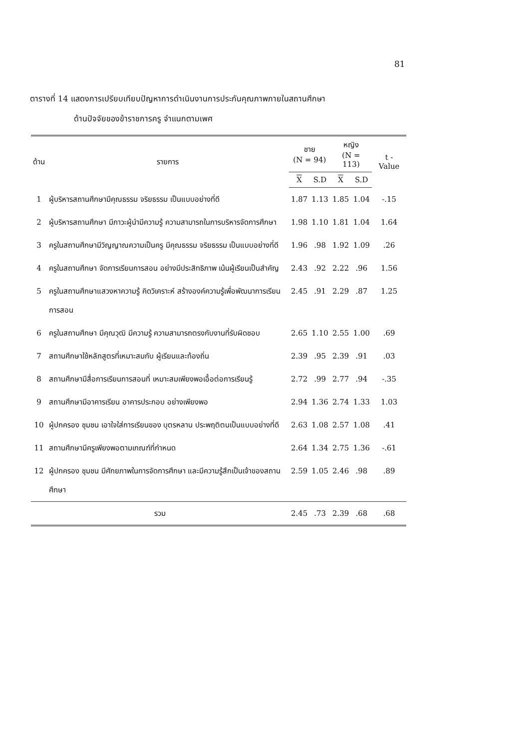81
ตารางที่ 14 แสดงการเปรียบเทียบปัญหาการดำเนินงานการประกันคุณภาพภายในสถานศึกษา
ด้านปัจจัยของข้าราชการครู จำแนกตามเพศ
| ด้าน | รายการ | ชาย (N = 94) | | หญิง (N = 113) | | t - Value |
| --- | --- | --- | --- | --- | --- | --- |
| | | X | S.D | X | S.D | |
| 1 | ผู้บริหารสถานศึกษามีคุณธรรม จริยธรรม เป็นแบบอย่างที่ดี | 1.87 | 1.13 | 1.85 | 1.04 | -.15 |
| 2 | ผู้บริหารสถานศึกษา มีภาวะผู้นำมีความรู้ ความสามารถในการบริหารจัดการศึกษา | 1.98 | 1.10 | 1.81 | 1.04 | 1.64 |
| 3 | ครูในสถานศึกษามีวิญญาณความเป็นครู มีคุณธรรม จริยธรรม เป็นแบบอย่างที่ดี | 1.96 | .98 | 1.92 | 1.09 | .26 |
| 4 | ครูในสถานศึกษา จัดการเรียนการสอน อย่างมีประสิทธิภาพ เน้นผู้เรียนเป็นสำคัญ | 2.43 | .92 | 2.22 | .96 | 1.56 |
| 5 | ครูในสถานศึกษาแสวงหาความรู้ คิดวิเคราะห์ สร้างองค์ความรู้เพื่อพัฒนาการเรียนการสอน | 2.45 | .91 | 2.29 | .87 | 1.25 |
| 6 | ครูในสถานศึกษา มีคุณวุฒิ มีความรู้ ความสามารถตรงกับงานที่รับผิดชอบ | 2.65 | 1.10 | 2.55 | 1.00 | .69 |
| 7 | สถานศึกษาใช้หลักสูตรที่เหมาะสมกับ ผู้เรียนและท้องถิ่น | 2.39 | .95 | 2.39 | .91 | .03 |
| 8 | สถานศึกษามีสื่อการเรียนการสอนที่ เหมาะสมเพียงพอเอื้อต่อการเรียนรู้ | 2.72 | .99 | 2.77 | .94 | -.35 |
| 9 | สถานศึกษามีอาคารเรียน อาคารประกอบ อย่างเพียงพอ | 2.94 | 1.36 | 2.74 | 1.33 | 1.03 |
| 10 | ผู้ปกครอง ชุมชน เอาใจใส่การเรียนของ บุตรหลาน ประพฤติตนเป็นแบบอย่างที่ดี | 2.63 | 1.08 | 2.57 | 1.08 | .41 |
| 11 | สถานศึกษามีครูเพียงพอตามเกณฑ์ที่กำหนด | 2.64 | 1.34 | 2.75 | 1.36 | -.61 |
| 12 | ผู้ปกครอง ชุมชน มีศักยภาพในการจัดการศึกษา และมีความรู้สึกเป็นเจ้าของสถานศึกษา | 2.59 | 1.05 | 2.46 | .98 | .89 |
| รวม | | 2.45 | .73 | 2.39 | .68 | .68 |